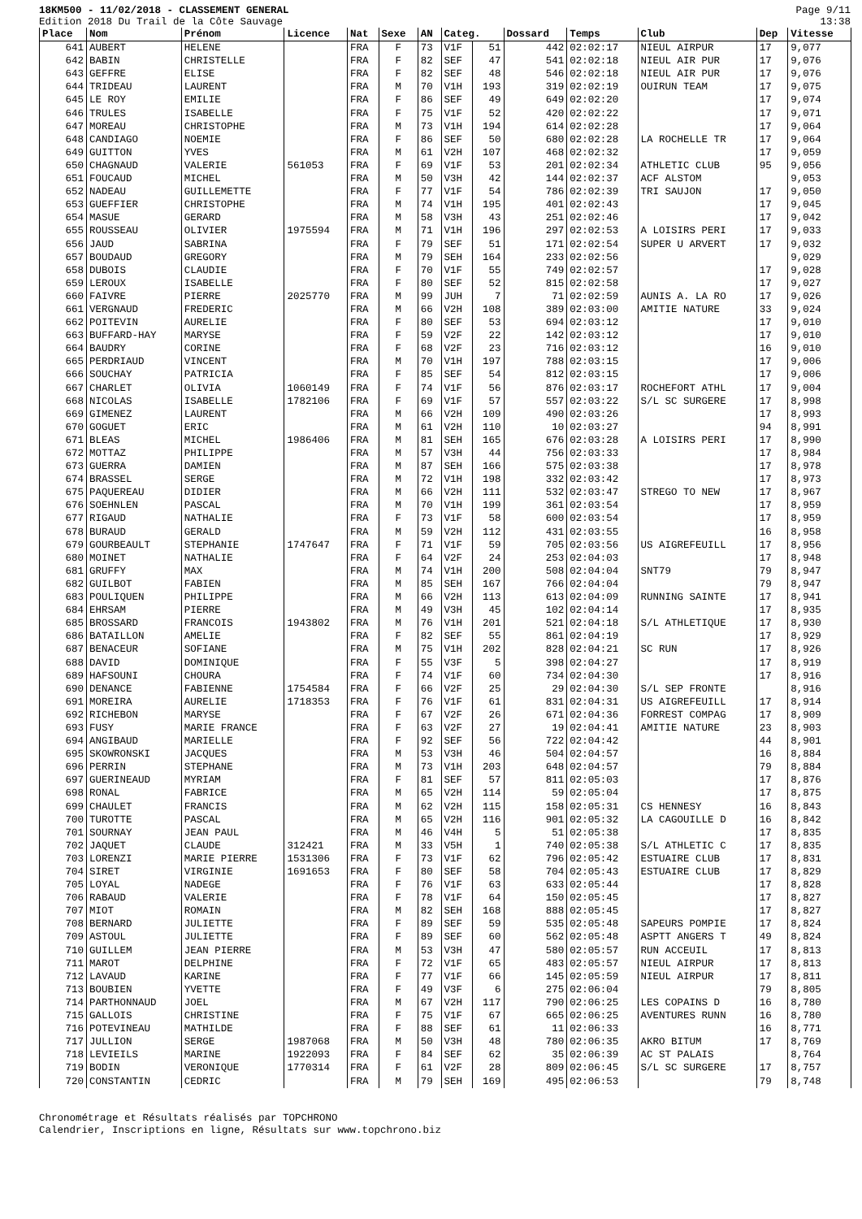18KM500 - 11/02/2018 - CLASSEMENT GENERAL
Edition 2018 Du Trail de la Côte Sauvage
Page 9/11
13:38
| Place | Nom | Prénom | Licence | Nat | Sexe | AN | Categ. | | Dossard | Temps | Club | Dep | Vitesse |
| --- | --- | --- | --- | --- | --- | --- | --- | --- | --- | --- | --- | --- | --- |
| 641 | AUBERT | HELENE | | FRA | F | 73 | V1F | 51 | 442 | 02:02:17 | NIEUL AIRPUR | 17 | 9,077 |
| 642 | BABIN | CHRISTELLE | | FRA | F | 82 | SEF | 47 | 541 | 02:02:18 | NIEUL AIR PUR | 17 | 9,076 |
| 643 | GEFFRE | ELISE | | FRA | F | 82 | SEF | 48 | 546 | 02:02:18 | NIEUL AIR PUR | 17 | 9,076 |
| 644 | TRIDEAU | LAURENT | | FRA | M | 70 | V1H | 193 | 319 | 02:02:19 | OUIRUN TEAM | 17 | 9,075 |
| 645 | LE ROY | EMILIE | | FRA | F | 86 | SEF | 49 | 649 | 02:02:20 | | 17 | 9,074 |
| 646 | TRULES | ISABELLE | | FRA | F | 75 | V1F | 52 | 420 | 02:02:22 | | 17 | 9,071 |
| 647 | MOREAU | CHRISTOPHE | | FRA | M | 73 | V1H | 194 | 614 | 02:02:28 | | 17 | 9,064 |
| 648 | CANDIAGO | NOEMIE | | FRA | F | 86 | SEF | 50 | 680 | 02:02:28 | LA ROCHELLE TR | 17 | 9,064 |
| 649 | GUITTON | YVES | | FRA | M | 61 | V2H | 107 | 468 | 02:02:32 | | 17 | 9,059 |
| 650 | CHAGNAUD | VALERIE | 561053 | FRA | F | 69 | V1F | 53 | 201 | 02:02:34 | ATHLETIC CLUB | 95 | 9,056 |
| 651 | FOUCAUD | MICHEL | | FRA | M | 50 | V3H | 42 | 144 | 02:02:37 | ACF ALSTOM | | 9,053 |
| 652 | NADEAU | GUILLEMETTE | | FRA | F | 77 | V1F | 54 | 786 | 02:02:39 | TRI SAUJON | 17 | 9,050 |
| 653 | GUEFFIER | CHRISTOPHE | | FRA | M | 74 | V1H | 195 | 401 | 02:02:43 | | 17 | 9,045 |
| 654 | MASUE | GERARD | | FRA | M | 58 | V3H | 43 | 251 | 02:02:46 | | 17 | 9,042 |
| 655 | ROUSSEAU | OLIVIER | 1975594 | FRA | M | 71 | V1H | 196 | 297 | 02:02:53 | A LOISIRS PERI | 17 | 9,033 |
| 656 | JAUD | SABRINA | | FRA | F | 79 | SEF | 51 | 171 | 02:02:54 | SUPER U ARVERT | 17 | 9,032 |
| 657 | BOUDAUD | GREGORY | | FRA | M | 79 | SEH | 164 | 233 | 02:02:56 | | | 9,029 |
| 658 | DUBOIS | CLAUDIE | | FRA | F | 70 | V1F | 55 | 749 | 02:02:57 | | 17 | 9,028 |
| 659 | LEROUX | ISABELLE | | FRA | F | 80 | SEF | 52 | 815 | 02:02:58 | | 17 | 9,027 |
| 660 | FAIVRE | PIERRE | 2025770 | FRA | M | 99 | JUH | 7 | 71 | 02:02:59 | AUNIS A. LA RO | 17 | 9,026 |
| 661 | VERGNAUD | FREDERIC | | FRA | M | 66 | V2H | 108 | 389 | 02:03:00 | AMITIE NATURE | 33 | 9,024 |
| 662 | POITEVIN | AURELIE | | FRA | F | 80 | SEF | 53 | 694 | 02:03:12 | | 17 | 9,010 |
| 663 | BUFFARD-HAY | MARYSE | | FRA | F | 59 | V2F | 22 | 142 | 02:03:12 | | 17 | 9,010 |
| 664 | BAUDRY | CORINE | | FRA | F | 68 | V2F | 23 | 716 | 02:03:12 | | 16 | 9,010 |
| 665 | PERDRIAUD | VINCENT | | FRA | M | 70 | V1H | 197 | 788 | 02:03:15 | | 17 | 9,006 |
| 666 | SOUCHAY | PATRICIA | | FRA | F | 85 | SEF | 54 | 812 | 02:03:15 | | 17 | 9,006 |
| 667 | CHARLET | OLIVIA | 1060149 | FRA | F | 74 | V1F | 56 | 876 | 02:03:17 | ROCHEFORT ATHL | 17 | 9,004 |
| 668 | NICOLAS | ISABELLE | 1782106 | FRA | F | 69 | V1F | 57 | 557 | 02:03:22 | S/L SC SURGERE | 17 | 8,998 |
| 669 | GIMENEZ | LAURENT | | FRA | M | 66 | V2H | 109 | 490 | 02:03:26 | | 17 | 8,993 |
| 670 | GOGUET | ERIC | | FRA | M | 61 | V2H | 110 | 10 | 02:03:27 | | 94 | 8,991 |
| 671 | BLEAS | MICHEL | 1986406 | FRA | M | 81 | SEH | 165 | 676 | 02:03:28 | A LOISIRS PERI | 17 | 8,990 |
| 672 | MOTTAZ | PHILIPPE | | FRA | M | 57 | V3H | 44 | 756 | 02:03:33 | | 17 | 8,984 |
| 673 | GUERRA | DAMIEN | | FRA | M | 87 | SEH | 166 | 575 | 02:03:38 | | 17 | 8,978 |
| 674 | BRASSEL | SERGE | | FRA | M | 72 | V1H | 198 | 332 | 02:03:42 | | 17 | 8,973 |
| 675 | PAQUEREAU | DIDIER | | FRA | M | 66 | V2H | 111 | 532 | 02:03:47 | STREGO TO NEW | 17 | 8,967 |
| 676 | SOEHNLEN | PASCAL | | FRA | M | 70 | V1H | 199 | 361 | 02:03:54 | | 17 | 8,959 |
| 677 | RIGAUD | NATHALIE | | FRA | F | 73 | V1F | 58 | 600 | 02:03:54 | | 17 | 8,959 |
| 678 | BURAUD | GERALD | | FRA | M | 59 | V2H | 112 | 431 | 02:03:55 | | 16 | 8,958 |
| 679 | GOURBEAULT | STEPHANIE | 1747647 | FRA | F | 71 | V1F | 59 | 705 | 02:03:56 | US AIGREFEUILL | 17 | 8,956 |
| 680 | MOINET | NATHALIE | | FRA | F | 64 | V2F | 24 | 253 | 02:04:03 | | 17 | 8,948 |
| 681 | GRUFFY | MAX | | FRA | M | 74 | V1H | 200 | 508 | 02:04:04 | SNT79 | 79 | 8,947 |
| 682 | GUILBOT | FABIEN | | FRA | M | 85 | SEH | 167 | 766 | 02:04:04 | | 79 | 8,947 |
| 683 | POULIQUEN | PHILIPPE | | FRA | M | 66 | V2H | 113 | 613 | 02:04:09 | RUNNING SAINTE | 17 | 8,941 |
| 684 | EHRSAM | PIERRE | | FRA | M | 49 | V3H | 45 | 102 | 02:04:14 | | 17 | 8,935 |
| 685 | BROSSARD | FRANCOIS | 1943802 | FRA | M | 76 | V1H | 201 | 521 | 02:04:18 | S/L ATHLETIQUE | 17 | 8,930 |
| 686 | BATAILLON | AMELIE | | FRA | F | 82 | SEF | 55 | 861 | 02:04:19 | | 17 | 8,929 |
| 687 | BENACEUR | SOFIANE | | FRA | M | 75 | V1H | 202 | 828 | 02:04:21 | SC RUN | 17 | 8,926 |
| 688 | DAVID | DOMINIQUE | | FRA | F | 55 | V3F | 5 | 398 | 02:04:27 | | 17 | 8,919 |
| 689 | HAFSOUNI | CHOURA | | FRA | F | 74 | V1F | 60 | 734 | 02:04:30 | | 17 | 8,916 |
| 690 | DENANCE | FABIENNE | 1754584 | FRA | F | 66 | V2F | 25 | 29 | 02:04:30 | S/L SEP FRONTE | | 8,916 |
| 691 | MOREIRA | AURELIE | 1718353 | FRA | F | 76 | V1F | 61 | 831 | 02:04:31 | US AIGREFEUILL | 17 | 8,914 |
| 692 | RICHEBON | MARYSE | | FRA | F | 67 | V2F | 26 | 671 | 02:04:36 | FORREST COMPAG | 17 | 8,909 |
| 693 | FUSY | MARIE FRANCE | | FRA | F | 63 | V2F | 27 | 19 | 02:04:41 | AMITIE NATURE | 23 | 8,903 |
| 694 | ANGIBAUD | MARIELLE | | FRA | F | 92 | SEF | 56 | 722 | 02:04:42 | | 44 | 8,901 |
| 695 | SKOWRONSKI | JACQUES | | FRA | M | 53 | V3H | 46 | 504 | 02:04:57 | | 16 | 8,884 |
| 696 | PERRIN | STEPHANE | | FRA | M | 73 | V1H | 203 | 648 | 02:04:57 | | 79 | 8,884 |
| 697 | GUERINEAUD | MYRIAM | | FRA | F | 81 | SEF | 57 | 811 | 02:05:03 | | 17 | 8,876 |
| 698 | RONAL | FABRICE | | FRA | M | 65 | V2H | 114 | 59 | 02:05:04 | | 17 | 8,875 |
| 699 | CHAULET | FRANCIS | | FRA | M | 62 | V2H | 115 | 158 | 02:05:31 | CS HENNESY | 16 | 8,843 |
| 700 | TUROTTE | PASCAL | | FRA | M | 65 | V2H | 116 | 901 | 02:05:32 | LA CAGOUILLE D | 16 | 8,842 |
| 701 | SOURNAY | JEAN PAUL | | FRA | M | 46 | V4H | 5 | 51 | 02:05:38 | | 17 | 8,835 |
| 702 | JAQUET | CLAUDE | 312421 | FRA | M | 33 | V5H | 1 | 740 | 02:05:38 | S/L ATHLETIC C | 17 | 8,835 |
| 703 | LORENZI | MARIE PIERRE | 1531306 | FRA | F | 73 | V1F | 62 | 796 | 02:05:42 | ESTUAIRE CLUB | 17 | 8,831 |
| 704 | SIRET | VIRGINIE | 1691653 | FRA | F | 80 | SEF | 58 | 704 | 02:05:43 | ESTUAIRE CLUB | 17 | 8,829 |
| 705 | LOYAL | NADEGE | | FRA | F | 76 | V1F | 63 | 633 | 02:05:44 | | 17 | 8,828 |
| 706 | RABAUD | VALERIE | | FRA | F | 78 | V1F | 64 | 150 | 02:05:45 | | 17 | 8,827 |
| 707 | MIOT | ROMAIN | | FRA | M | 82 | SEH | 168 | 888 | 02:05:45 | | 17 | 8,827 |
| 708 | BERNARD | JULIETTE | | FRA | F | 89 | SEF | 59 | 535 | 02:05:48 | SAPEURS POMPIE | 17 | 8,824 |
| 709 | ASTOUL | JULIETTE | | FRA | F | 89 | SEF | 60 | 562 | 02:05:48 | ASPTT ANGERS T | 49 | 8,824 |
| 710 | GUILLEM | JEAN PIERRE | | FRA | M | 53 | V3H | 47 | 580 | 02:05:57 | RUN ACCEUIL | 17 | 8,813 |
| 711 | MAROT | DELPHINE | | FRA | F | 72 | V1F | 65 | 483 | 02:05:57 | NIEUL AIRPUR | 17 | 8,813 |
| 712 | LAVAUD | KARINE | | FRA | F | 77 | V1F | 66 | 145 | 02:05:59 | NIEUL AIRPUR | 17 | 8,811 |
| 713 | BOUBIEN | YVETTE | | FRA | F | 49 | V3F | 6 | 275 | 02:06:04 | | 79 | 8,805 |
| 714 | PARTHONNAUD | JOEL | | FRA | M | 67 | V2H | 117 | 790 | 02:06:25 | LES COPAINS D | 16 | 8,780 |
| 715 | GALLOIS | CHRISTINE | | FRA | F | 75 | V1F | 67 | 665 | 02:06:25 | AVENTURES RUNN | 16 | 8,780 |
| 716 | POTEVINEAU | MATHILDE | | FRA | F | 88 | SEF | 61 | 11 | 02:06:33 | | 16 | 8,771 |
| 717 | JULLION | SERGE | 1987068 | FRA | M | 50 | V3H | 48 | 780 | 02:06:35 | AKRO BITUM | 17 | 8,769 |
| 718 | LEVIEILS | MARINE | 1922093 | FRA | F | 84 | SEF | 62 | 35 | 02:06:39 | AC ST PALAIS | | 8,764 |
| 719 | BODIN | VERONIQUE | 1770314 | FRA | F | 61 | V2F | 28 | 809 | 02:06:45 | S/L SC SURGERE | 17 | 8,757 |
| 720 | CONSTANTIN | CEDRIC | | FRA | M | 79 | SEH | 169 | 495 | 02:06:53 | | 79 | 8,748 |
Chronométrage et Résultats réalisés par TOPCHRONO
Calendrier, Inscriptions en ligne, Résultats sur www.topchrono.biz